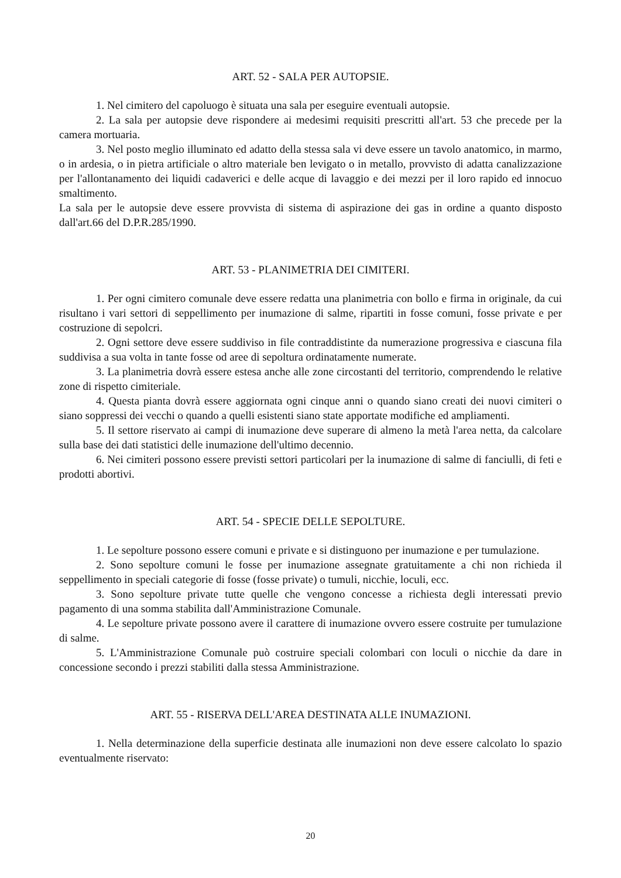ART. 52 - SALA PER AUTOPSIE.
1. Nel cimitero del capoluogo è situata una sala per eseguire eventuali autopsie.
2. La sala per autopsie deve rispondere ai medesimi requisiti prescritti all'art. 53 che precede per la camera mortuaria.
3. Nel posto meglio illuminato ed adatto della stessa sala vi deve essere un tavolo anatomico, in marmo, o in ardesia, o in pietra artificiale o altro materiale ben levigato o in metallo, provvisto di adatta canalizzazione per l'allontanamento dei liquidi cadaverici e delle acque di lavaggio e dei mezzi per il loro rapido ed innocuo smaltimento.
La sala per le autopsie deve essere provvista di sistema di aspirazione dei gas in ordine a quanto disposto dall'art.66 del D.P.R.285/1990.
ART. 53 - PLANIMETRIA DEI CIMITERI.
1. Per ogni cimitero comunale deve essere redatta una planimetria con bollo e firma in originale, da cui risultano i vari settori di seppellimento per inumazione di salme, ripartiti in fosse comuni, fosse private e per costruzione di sepolcri.
2. Ogni settore deve essere suddiviso in file contraddistinte da numerazione progressiva e ciascuna fila suddivisa a sua volta in tante fosse od aree di sepoltura ordinatamente numerate.
3. La planimetria dovrà essere estesa anche alle zone circostanti del territorio, comprendendo le relative zone di rispetto cimiteriale.
4. Questa pianta dovrà essere aggiornata ogni cinque anni o quando siano creati dei nuovi cimiteri o siano soppressi dei vecchi o quando a quelli esistenti siano state apportate modifiche ed ampliamenti.
5. Il settore riservato ai campi di inumazione deve superare di almeno la metà l'area netta, da calcolare sulla base dei dati statistici delle inumazione dell'ultimo decennio.
6. Nei cimiteri possono essere previsti settori particolari per la inumazione di salme di fanciulli, di feti e prodotti abortivi.
ART. 54 - SPECIE DELLE SEPOLTURE.
1. Le sepolture possono essere comuni e private e si distinguono per inumazione e per tumulazione.
2. Sono sepolture comuni le fosse per inumazione assegnate gratuitamente a chi non richieda il seppellimento in speciali categorie di fosse (fosse private) o tumuli, nicchie, loculi, ecc.
3. Sono sepolture private tutte quelle che vengono concesse a richiesta degli interessati previo pagamento di una somma stabilita dall'Amministrazione Comunale.
4. Le sepolture private possono avere il carattere di inumazione ovvero essere costruite per tumulazione di salme.
5. L'Amministrazione Comunale può costruire speciali colombari con loculi o nicchie da dare in concessione secondo i prezzi stabiliti dalla stessa Amministrazione.
ART. 55 - RISERVA DELL'AREA DESTINATA ALLE INUMAZIONI.
1. Nella determinazione della superficie destinata alle inumazioni non deve essere calcolato lo spazio eventualmente riservato:
20